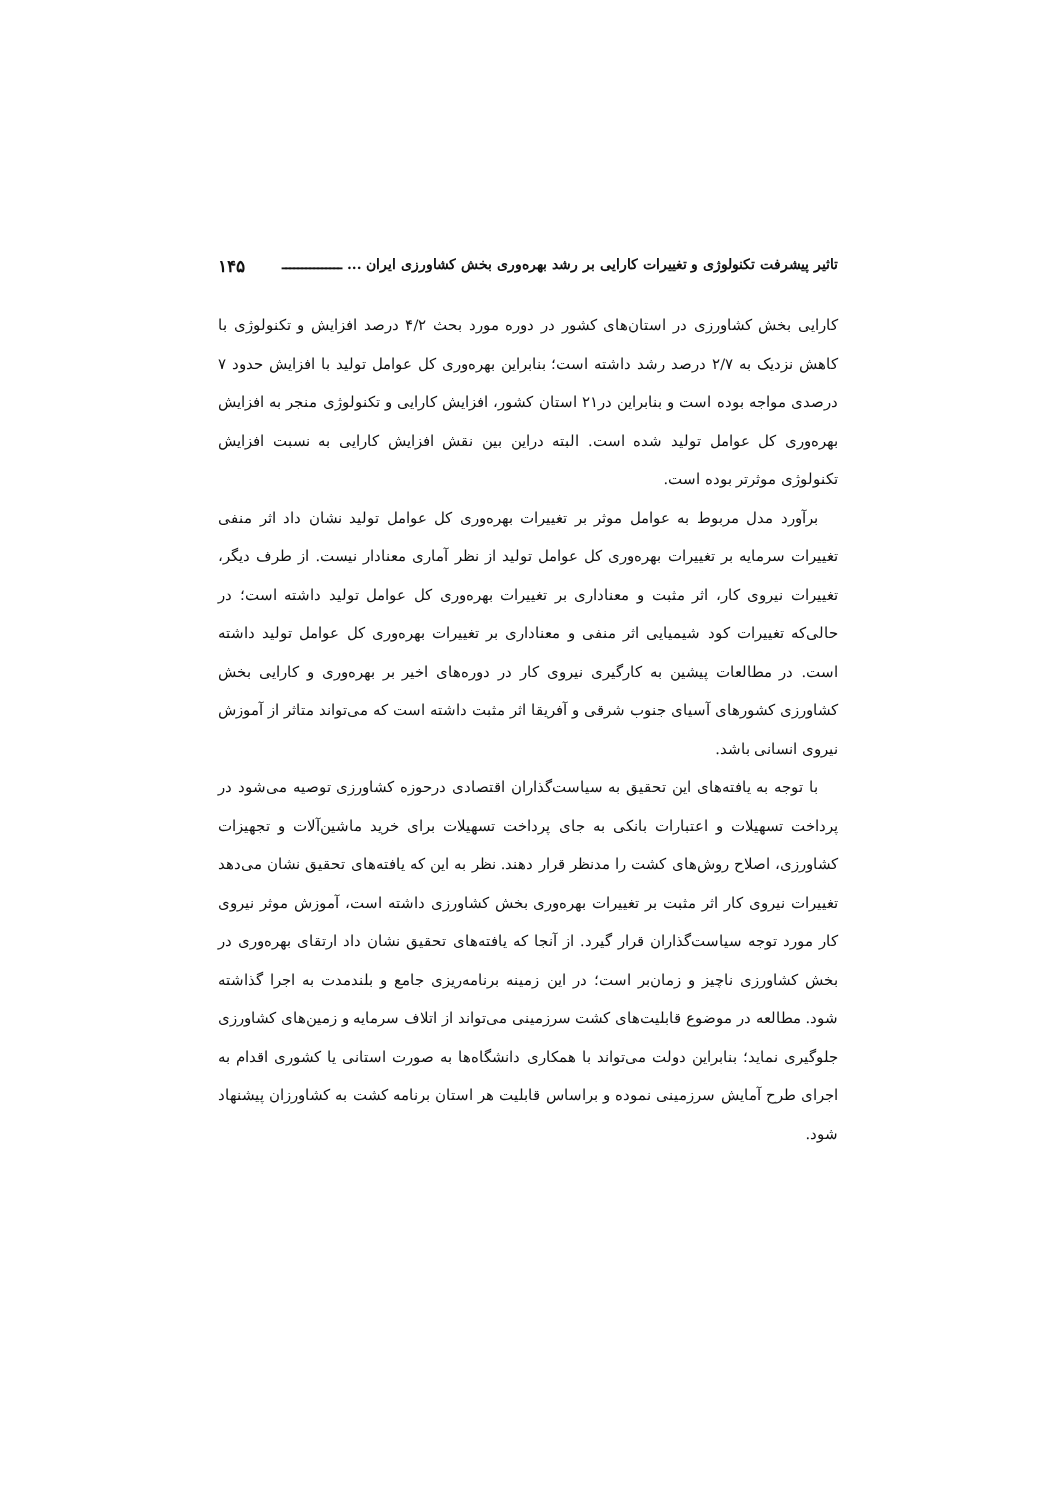تاثیر پیشرفت تکنولوژی و تغییرات کارایی بر رشد بهره‌وری بخش کشاورزی ایران ... ـــــــــــــــ ۱۴۵
کارایی بخش کشاورزی در استان‌های کشور در دوره مورد بحث ۴/۲ درصد افزایش و تکنولوژی با کاهش نزدیک به ۲/۷ درصد رشد داشته است؛ بنابراین بهره‌وری کل عوامل تولید با افزایش حدود ۷ درصدی مواجه بوده است و بنابراین در۲۱ استان کشور، افزایش کارایی و تکنولوژی منجر به افزایش بهره‌وری کل عوامل تولید شده است. البته دراین بین نقش افزایش کارایی به نسبت افزایش تکنولوژی موثرتر بوده است.
برآورد مدل مربوط به عوامل موثر بر تغییرات بهره‌وری کل عوامل تولید نشان داد اثر منفی تغییرات سرمایه بر تغییرات بهره‌وری کل عوامل تولید از نظر آماری معنادار نیست. از طرف دیگر، تغییرات نیروی کار، اثر مثبت و معناداری بر تغییرات بهره‌وری کل عوامل تولید داشته است؛ در حالی‌که تغییرات کود شیمیایی اثر منفی و معناداری بر تغییرات بهره‌وری کل عوامل تولید داشته است. در مطالعات پیشین به کارگیری نیروی کار در دوره‌های اخیر بر بهره‌وری و کارایی بخش کشاورزی کشورهای آسیای جنوب شرقی و آفریقا اثر مثبت داشته است که می‌تواند متاثر از آموزش نیروی انسانی باشد.
با توجه به یافته‌های این تحقیق به سیاست‌گذاران اقتصادی درحوزه کشاورزی توصیه می‌شود در پرداخت تسهیلات و اعتبارات بانکی به جای پرداخت تسهیلات برای خرید ماشین‌آلات و تجهیزات کشاورزی، اصلاح روش‌های کشت را مدنظر قرار دهند. نظر به این که یافته‌های تحقیق نشان می‌دهد تغییرات نیروی کار اثر مثبت بر تغییرات بهره‌وری بخش کشاورزی داشته است، آموزش موثر نیروی کار مورد توجه سیاست‌گذاران قرار گیرد. از آنجا که یافته‌های تحقیق نشان داد ارتقای بهره‌وری در بخش کشاورزی ناچیز و زمان‌بر است؛ در این زمینه برنامه‌ریزی جامع و بلندمدت به اجرا گذاشته شود. مطالعه در موضوع قابلیت‌های کشت سرزمینی می‌تواند از اتلاف سرمایه و زمین‌های کشاورزی جلوگیری نماید؛ بنابراین دولت می‌تواند با همکاری دانشگاه‌ها به صورت استانی یا کشوری اقدام به اجرای طرح آمایش سرزمینی نموده و براساس قابلیت هر استان برنامه کشت به کشاورزان پیشنهاد شود.